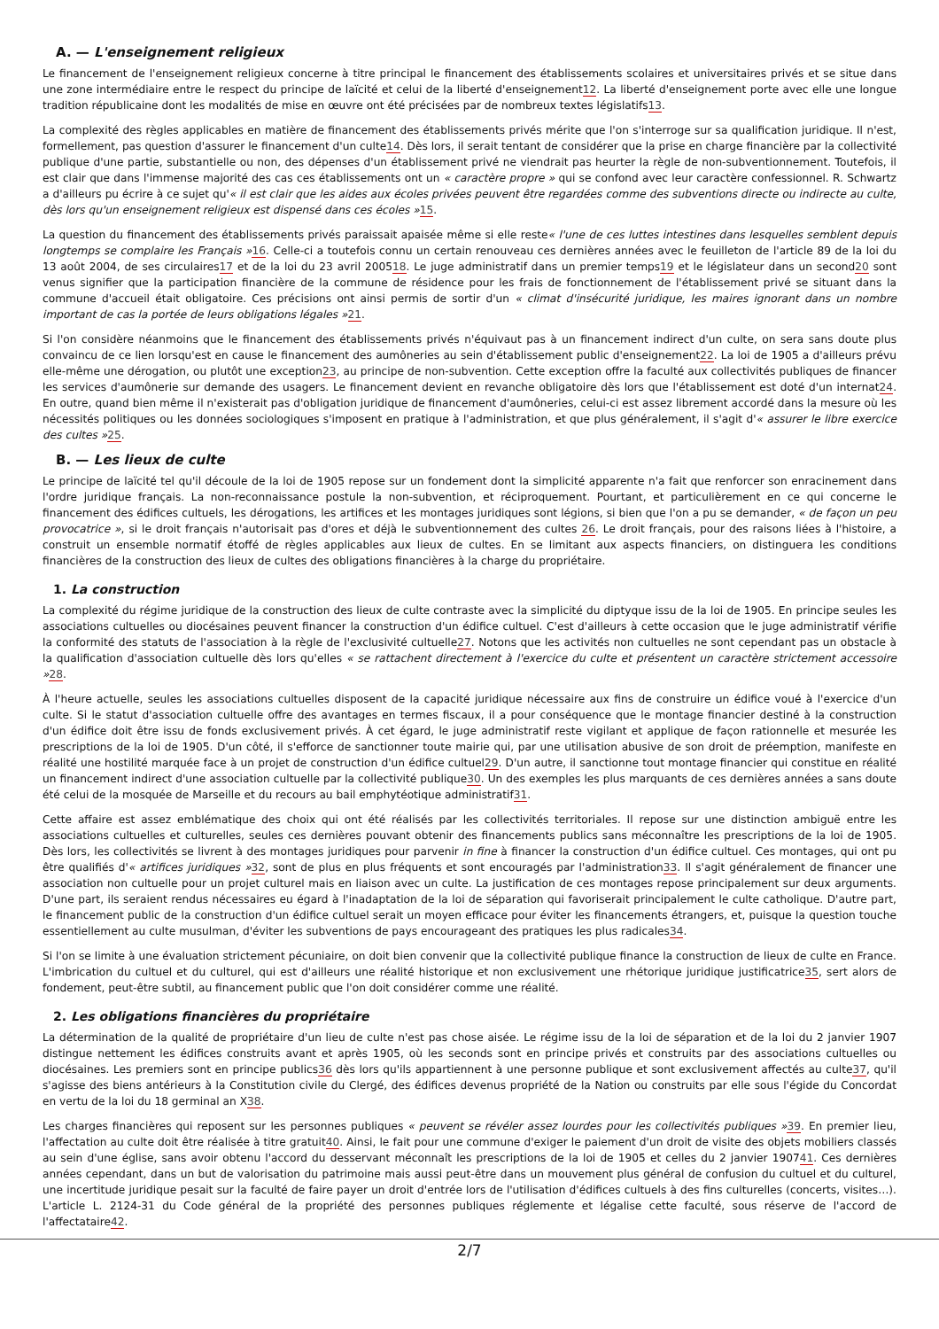A. — L'enseignement religieux
Le financement de l'enseignement religieux concerne à titre principal le financement des établissements scolaires et universitaires privés et se situe dans une zone intermédiaire entre le respect du principe de laïcité et celui de la liberté d'enseignement12. La liberté d'enseignement porte avec elle une longue tradition républicaine dont les modalités de mise en œuvre ont été précisées par de nombreux textes législatifs13.
La complexité des règles applicables en matière de financement des établissements privés mérite que l'on s'interroge sur sa qualification juridique. Il n'est, formellement, pas question d'assurer le financement d'un culte14. Dès lors, il serait tentant de considérer que la prise en charge financière par la collectivité publique d'une partie, substantielle ou non, des dépenses d'un établissement privé ne viendrait pas heurter la règle de non-subventionnement. Toutefois, il est clair que dans l'immense majorité des cas ces établissements ont un « caractère propre » qui se confond avec leur caractère confessionnel. R. Schwartz a d'ailleurs pu écrire à ce sujet qu'« il est clair que les aides aux écoles privées peuvent être regardées comme des subventions directe ou indirecte au culte, dès lors qu'un enseignement religieux est dispensé dans ces écoles »15.
La question du financement des établissements privés paraissait apaisée même si elle reste« l'une de ces luttes intestines dans lesquelles semblent depuis longtemps se complaire les Français »16. Celle-ci a toutefois connu un certain renouveau ces dernières années avec le feuilleton de l'article 89 de la loi du 13 août 2004, de ses circulaires17 et de la loi du 23 avril 200518. Le juge administratif dans un premier temps19 et le législateur dans un second20 sont venus signifier que la participation financière de la commune de résidence pour les frais de fonctionnement de l'établissement privé se situant dans la commune d'accueil était obligatoire. Ces précisions ont ainsi permis de sortir d'un « climat d'insécurité juridique, les maires ignorant dans un nombre important de cas la portée de leurs obligations légales »21.
Si l'on considère néanmoins que le financement des établissements privés n'équivaut pas à un financement indirect d'un culte, on sera sans doute plus convaincu de ce lien lorsqu'est en cause le financement des aumôneries au sein d'établissement public d'enseignement22. La loi de 1905 a d'ailleurs prévu elle-même une dérogation, ou plutôt une exception23, au principe de non-subvention. Cette exception offre la faculté aux collectivités publiques de financer les services d'aumônerie sur demande des usagers. Le financement devient en revanche obligatoire dès lors que l'établissement est doté d'un internat24. En outre, quand bien même il n'existerait pas d'obligation juridique de financement d'aumôneries, celui-ci est assez librement accordé dans la mesure où les nécessités politiques ou les données sociologiques s'imposent en pratique à l'administration, et que plus généralement, il s'agit d'« assurer le libre exercice des cultes »25.
B. — Les lieux de culte
Le principe de laïcité tel qu'il découle de la loi de 1905 repose sur un fondement dont la simplicité apparente n'a fait que renforcer son enracinement dans l'ordre juridique français. La non-reconnaissance postule la non-subvention, et réciproquement. Pourtant, et particulièrement en ce qui concerne le financement des édifices cultuels, les dérogations, les artifices et les montages juridiques sont légions, si bien que l'on a pu se demander, « de façon un peu provocatrice », si le droit français n'autorisait pas d'ores et déjà le subventionnement des cultes 26. Le droit français, pour des raisons liées à l'histoire, a construit un ensemble normatif étoffé de règles applicables aux lieux de cultes. En se limitant aux aspects financiers, on distinguera les conditions financières de la construction des lieux de cultes des obligations financières à la charge du propriétaire.
1. La construction
La complexité du régime juridique de la construction des lieux de culte contraste avec la simplicité du diptyque issu de la loi de 1905. En principe seules les associations cultuelles ou diocésaines peuvent financer la construction d'un édifice cultuel. C'est d'ailleurs à cette occasion que le juge administratif vérifie la conformité des statuts de l'association à la règle de l'exclusivité cultuelle27. Notons que les activités non cultuelles ne sont cependant pas un obstacle à la qualification d'association cultuelle dès lors qu'elles « se rattachent directement à l'exercice du culte et présentent un caractère strictement accessoire »28.
À l'heure actuelle, seules les associations cultuelles disposent de la capacité juridique nécessaire aux fins de construire un édifice voué à l'exercice d'un culte. Si le statut d'association cultuelle offre des avantages en termes fiscaux, il a pour conséquence que le montage financier destiné à la construction d'un édifice doit être issu de fonds exclusivement privés. À cet égard, le juge administratif reste vigilant et applique de façon rationnelle et mesurée les prescriptions de la loi de 1905. D'un côté, il s'efforce de sanctionner toute mairie qui, par une utilisation abusive de son droit de préemption, manifeste en réalité une hostilité marquée face à un projet de construction d'un édifice cultuel29. D'un autre, il sanctionne tout montage financier qui constitue en réalité un financement indirect d'une association cultuelle par la collectivité publique30. Un des exemples les plus marquants de ces dernières années a sans doute été celui de la mosquée de Marseille et du recours au bail emphytéotique administratif31.
Cette affaire est assez emblématique des choix qui ont été réalisés par les collectivités territoriales. Il repose sur une distinction ambiguë entre les associations cultuelles et culturelles, seules ces dernières pouvant obtenir des financements publics sans méconnaître les prescriptions de la loi de 1905. Dès lors, les collectivités se livrent à des montages juridiques pour parvenir in fine à financer la construction d'un édifice cultuel. Ces montages, qui ont pu être qualifiés d'« artifices juridiques »32, sont de plus en plus fréquents et sont encouragés par l'administration33. Il s'agit généralement de financer une association non cultuelle pour un projet culturel mais en liaison avec un culte. La justification de ces montages repose principalement sur deux arguments. D'une part, ils seraient rendus nécessaires eu égard à l'inadaptation de la loi de séparation qui favoriserait principalement le culte catholique. D'autre part, le financement public de la construction d'un édifice cultuel serait un moyen efficace pour éviter les financements étrangers, et, puisque la question touche essentiellement au culte musulman, d'éviter les subventions de pays encourageant des pratiques les plus radicales34.
Si l'on se limite à une évaluation strictement pécuniaire, on doit bien convenir que la collectivité publique finance la construction de lieux de culte en France. L'imbrication du cultuel et du culturel, qui est d'ailleurs une réalité historique et non exclusivement une rhétorique juridique justificatrice35, sert alors de fondement, peut-être subtil, au financement public que l'on doit considérer comme une réalité.
2. Les obligations financières du propriétaire
La détermination de la qualité de propriétaire d'un lieu de culte n'est pas chose aisée. Le régime issu de la loi de séparation et de la loi du 2 janvier 1907 distingue nettement les édifices construits avant et après 1905, où les seconds sont en principe privés et construits par des associations cultuelles ou diocésaines. Les premiers sont en principe publics36 dès lors qu'ils appartiennent à une personne publique et sont exclusivement affectés au culte37, qu'il s'agisse des biens antérieurs à la Constitution civile du Clergé, des édifices devenus propriété de la Nation ou construits par elle sous l'égide du Concordat en vertu de la loi du 18 germinal an X38.
Les charges financières qui reposent sur les personnes publiques « peuvent se révéler assez lourdes pour les collectivités publiques »39. En premier lieu, l'affectation au culte doit être réalisée à titre gratuit40. Ainsi, le fait pour une commune d'exiger le paiement d'un droit de visite des objets mobiliers classés au sein d'une église, sans avoir obtenu l'accord du desservant méconnaît les prescriptions de la loi de 1905 et celles du 2 janvier 190741. Ces dernières années cependant, dans un but de valorisation du patrimoine mais aussi peut-être dans un mouvement plus général de confusion du cultuel et du culturel, une incertitude juridique pesait sur la faculté de faire payer un droit d'entrée lors de l'utilisation d'édifices cultuels à des fins culturelles (concerts, visites…). L'article L. 2124-31 du Code général de la propriété des personnes publiques réglemente et légalise cette faculté, sous réserve de l'accord de l'affectataire42.
2/7